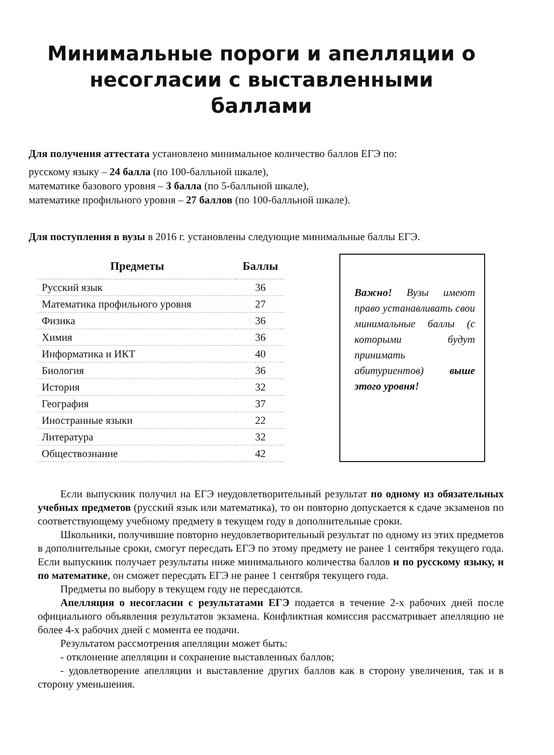Минимальные пороги и апелляции о несогласии с выставленными баллами
Для получения аттестата установлено минимальное количество баллов ЕГЭ по:
русскому языку – 24 балла (по 100-балльной шкале),
математике базового уровня – 3 балла (по 5-балльной шкале),
математике профильного уровня – 27 баллов (по 100-балльной шкале).
Для поступления в вузы в 2016 г. установлены следующие минимальные баллы ЕГЭ.
| Предметы | Баллы |
| --- | --- |
| Русский язык | 36 |
| Математика профильного уровня | 27 |
| Физика | 36 |
| Химия | 36 |
| Информатика и ИКТ | 40 |
| Биология | 36 |
| История | 32 |
| География | 37 |
| Иностранные языки | 22 |
| Литература | 32 |
| Обществознание | 42 |
Важно! Вузы имеют право устанавливать свои минимальные баллы (с которыми будут принимать абитуриентов) выше этого уровня!
Если выпускник получил на ЕГЭ неудовлетворительный результат по одному из обязательных учебных предметов (русский язык или математика), то он повторно допускается к сдаче экзаменов по соответствующему учебному предмету в текущем году в дополнительные сроки.
Школьники, получившие повторно неудовлетворительный результат по одному из этих предметов в дополнительные сроки, смогут пересдать ЕГЭ по этому предмету не ранее 1 сентября текущего года. Если выпускник получает результаты ниже минимального количества баллов и по русскому языку, и по математике, он сможет пересдать ЕГЭ не ранее 1 сентября текущего года.
Предметы по выбору в текущем году не пересдаются.
Апелляция о несогласии с результатами ЕГЭ подается в течение 2-х рабочих дней после официального объявления результатов экзамена. Конфликтная комиссия рассматривает апелляцию не более 4-х рабочих дней с момента ее подачи.
Результатом рассмотрения апелляции может быть:
- отклонение апелляции и сохранение выставленных баллов;
- удовлетворение апелляции и выставление других баллов как в сторону увеличения, так и в сторону уменьшения.